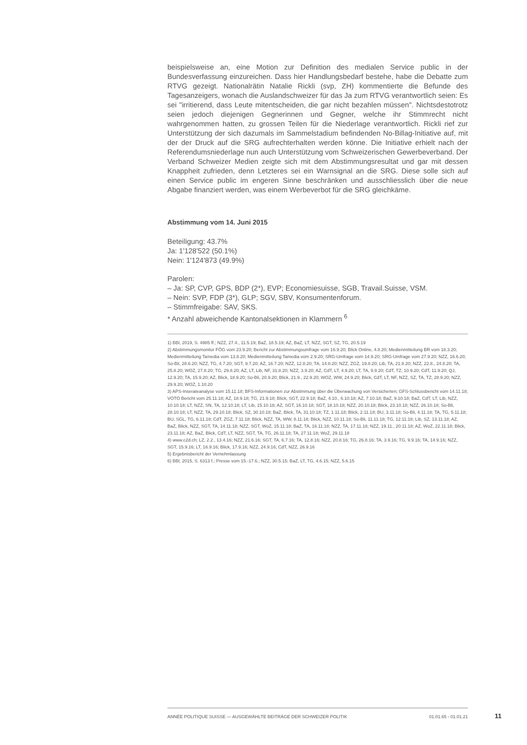beispielsweise an, eine Motion zur Definition des medialen Service public in der Bundesverfassung einzureichen. Dass hier Handlungsbedarf bestehe, habe die Debatte zum RTVG gezeigt. Nationalrätin Natalie Rickli (svp, ZH) kommentierte die Befunde des Tagesanzeigers, wonach die Auslandschweizer für das Ja zum RTVG verantwortlich seien: Es sei "irritierend, dass Leute mitentscheiden, die gar nicht bezahlen müssen". Nichtsdestotrotz seien jedoch diejenigen Gegnerinnen und Gegner, welche ihr Stimmrecht nicht wahrgenommen hatten, zu grossen Teilen für die Niederlage verantwortlich. Rickli rief zur Unterstützung der sich dazumals im Sammelstadium befindenden No-Billag-Initiative auf, mit der der Druck auf die SRG aufrechterhalten werden könne. Die Initiative erhielt nach der Referendumsniederlage nun auch Unterstützung vom Schweizerischen Gewerbeverband. Der Verband Schweizer Medien zeigte sich mit dem Abstimmungsresultat und gar mit dessen Knappheit zufrieden, denn Letzteres sei ein Warnsignal an die SRG. Diese solle sich auf einen Service public im engeren Sinne beschränken und ausschliesslich über die neue Abgabe finanziert werden, was einem Werbeverbot für die SRG gleichkäme.
Abstimmung vom 14. Juni 2015
Beteiligung: 43.7%
Ja: 1'128'522 (50.1%)
Nein: 1'124'873 (49.9%)
Parolen:
– Ja: SP, CVP, GPS, BDP (2*), EVP; Economiesuisse, SGB, Travail.Suisse, VSM.
– Nein: SVP, FDP (3*), GLP; SGV, SBV, Konsumentenforum.
– Stimmfreigabe: SAV, SKS.
* Anzahl abweichende Kantonalsektionen in Klammern <sup>6</sup>
1) BBl, 2019, S. 4985 ff.; NZZ, 27.4., 11.5.19; BaZ, 18.5.19; AZ, BaZ, LT, NZZ, SGT, SZ, TG, 20.5.19
2) Abstimmungsmonitor FÖG vom 23.9.20; Bericht zur Abstimmungsumfrage vom 16.9.20; Blick Online, 4.8.20; Medienmitteilung BR vom 18.3.20; Medienmitteilung Tamedia vom 13.8.20; Medienmitteilung Tamedia vom 2.9.20; SRG-Umfrage vom 14.9.20; SRG-Umfrage vom 27.9.20; NZZ, 16.6.20; So-Bli, 28.6.20; NZZ, TG, 4.7.20; SGT, 9.7.20; AZ, 16.7.20; NZZ, 12.8.20; TA, 14.8.20; NZZ, ZGZ, 19.8.20; Lib, TA, 21.8.20; NZZ, 22.8., 24.8.20; TA, 25.8.20; WOZ, 27.8.20; TG, 29.8.20; AZ, LT, Lib, NF, 31.8.20; NZZ, 3.9.20; AZ, CdT, LT, 4.9.20; LT, TA, 9.9.20; CdT, TZ, 10.9.20; CdT, 11.9.20; QJ, 12.9.20; TA, 15.9.20; AZ, Blick, 18.9.20; So-Bli, 20.9.20; Blick, 21.9., 22.9.20; WOZ, WW, 24.9.20; Blick, CdT, LT, NF, NZZ, SZ, TA, TZ, 28.9.20; NZZ, 29.9.20; WOZ, 1.10.20
3) APS-Inserateanalyse vom 15.11.18; BFS-Informationen zur Abstimmung über die Überwachung von Versicherten; GFS-Schlussbericht vom 14.11.18; VOTO Bericht vom 25.11.18; AZ, 18.9.18; TG, 21.9.18; Blick, SGT, 22.9.18; BaZ, 4.10., 6.10.18; AZ, 7.10.18; BaZ, 9.10.18; BaZ, CdT, LT, Lib, NZZ, 10.10.18; LT, NZZ, SN, TA, 12.10.18; LT, Lib, 15.10.18; AZ, SGT, 16.10.18; SGT, 18.10.18; NZZ, 20.10.18; Blick, 23.10.18; NZZ, 26.10.18; So-Bli, 28.10.18; LT, NZZ, TA, 29.10.18; Blick, SZ, 30.10.18; BaZ, Blick, TA, 31.10.18; TZ, 1.11.18; Blick, 2.11.18; BU, 3.11.18; So-Bli, 4.11.18; TA, TG, 5.11.18; BU, SGL, TG, 6.11.18; CdT, ZGZ, 7.11.18; Blick, NZZ, TA, WW, 8.11.18; Blick, NZZ, 10.11.18; So-Bli, 11.11.18; TG, 12.11.18; Lib, SZ, 13.11.18; AZ, BaZ, Blick, NZZ, SGT, TA, 14.11.18; NZZ, SGT, WoZ, 15.11.18; BaZ, TA, 16.11.18; NZZ, TA, 17.11.18; NZZ, 19.11., 20.11.18; AZ, WoZ, 22.11.18; Blick, 23.11.18; AZ, BaZ, Blick, CdT, LT, NZZ, SGT, TA, TG, 26.11.18; TA, 27.11.18; WoZ, 29.11.18
4) www.c2d.ch; LZ, 2.2., 13.4.16; NZZ, 21.6.16; SGT, TA, 6.7.16; TA, 12.8.16; NZZ, 20.8.16; TG, 26.8.16; TA, 3.9.16; TG, 9.9.16; TA, 14.9.16; NZZ, SGT, 15.9.16; LT, 16.9.16; Blick, 17.9.16; NZZ, 24.9.16; CdT, NZZ, 26.9.16
5) Ergebnisbericht der Vernehmlassung
6) BBl, 2015, S. 6313 f.; Presse vom 15.-17.6.; NZZ, 30.5.15; BaZ, LT, TG, 4.6.15; NZZ, 5.6.15
ANNÉE POLITIQUE SUISSE — AUSGEWÄHLTE BEITRÄGE DER SCHWEIZER POLITIK 01.01.65 - 01.01.21
11